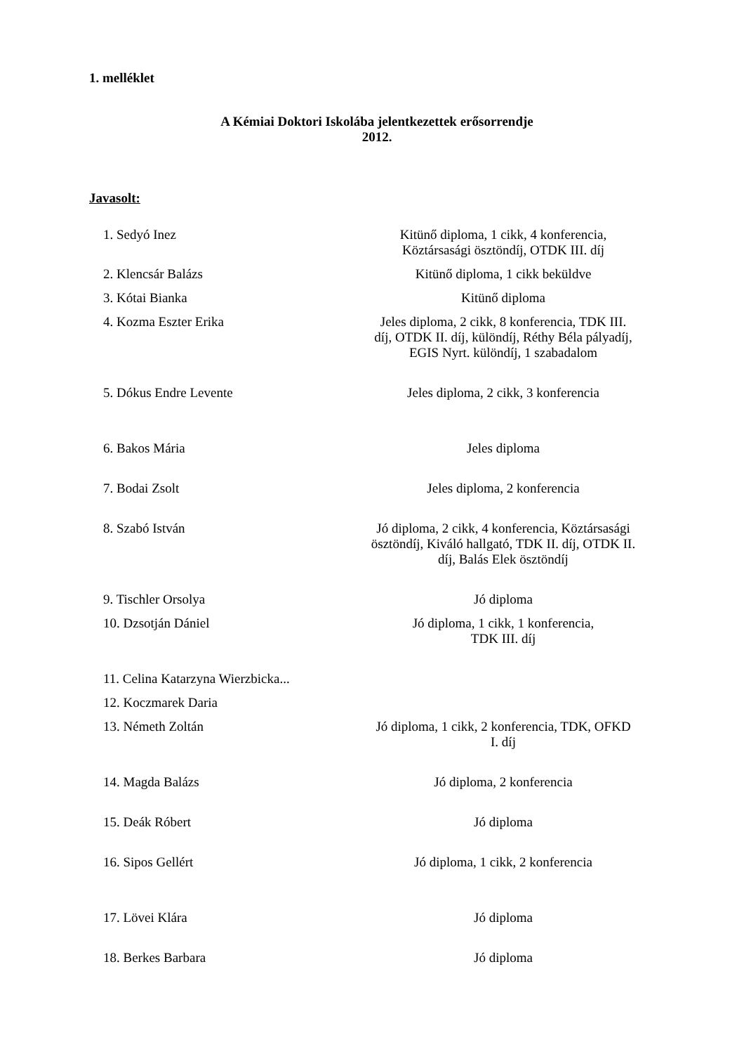1. melléklet
A Kémiai Doktori Iskolába jelentkezettek erősorrendje
2012.
Javasolt:
| 1. Sedyó Inez | Kitünő diploma, 1 cikk, 4 konferencia, Köztársasági ösztöndíj, OTDK III. díj |
| 2. Klencsár Balázs | Kitünő diploma, 1 cikk beküldve |
| 3. Kótai Bianka | Kitünő diploma |
| 4. Kozma Eszter Erika | Jeles diploma, 2 cikk, 8 konferencia, TDK III. díj, OTDK II. díj, különdíj, Réthy Béla pályadíj, EGIS Nyrt. különdíj, 1 szabadalom |
| 5. Dókus Endre Levente | Jeles diploma, 2 cikk, 3 konferencia |
| 6. Bakos Mária | Jeles diploma |
| 7. Bodai Zsolt | Jeles diploma, 2 konferencia |
| 8. Szabó István | Jó diploma, 2 cikk, 4 konferencia, Köztársasági ösztöndíj, Kiváló hallgató, TDK II. díj, OTDK II. díj, Balás Elek ösztöndíj |
| 9. Tischler Orsolya | Jó diploma |
| 10. Dzsotján Dániel | Jó diploma, 1 cikk, 1 konferencia, TDK III. díj |
| 11. Celina Katarzyna Wierzbicka... | |
| 12. Koczmarek Daria | |
| 13. Németh Zoltán | Jó diploma, 1 cikk, 2 konferencia, TDK, OFKD I. díj |
| 14. Magda Balázs | Jó diploma, 2 konferencia |
| 15. Deák Róbert | Jó diploma |
| 16. Sipos Gellért | Jó diploma, 1 cikk, 2 konferencia |
| 17. Lövei Klára | Jó diploma |
| 18. Berkes Barbara | Jó diploma |